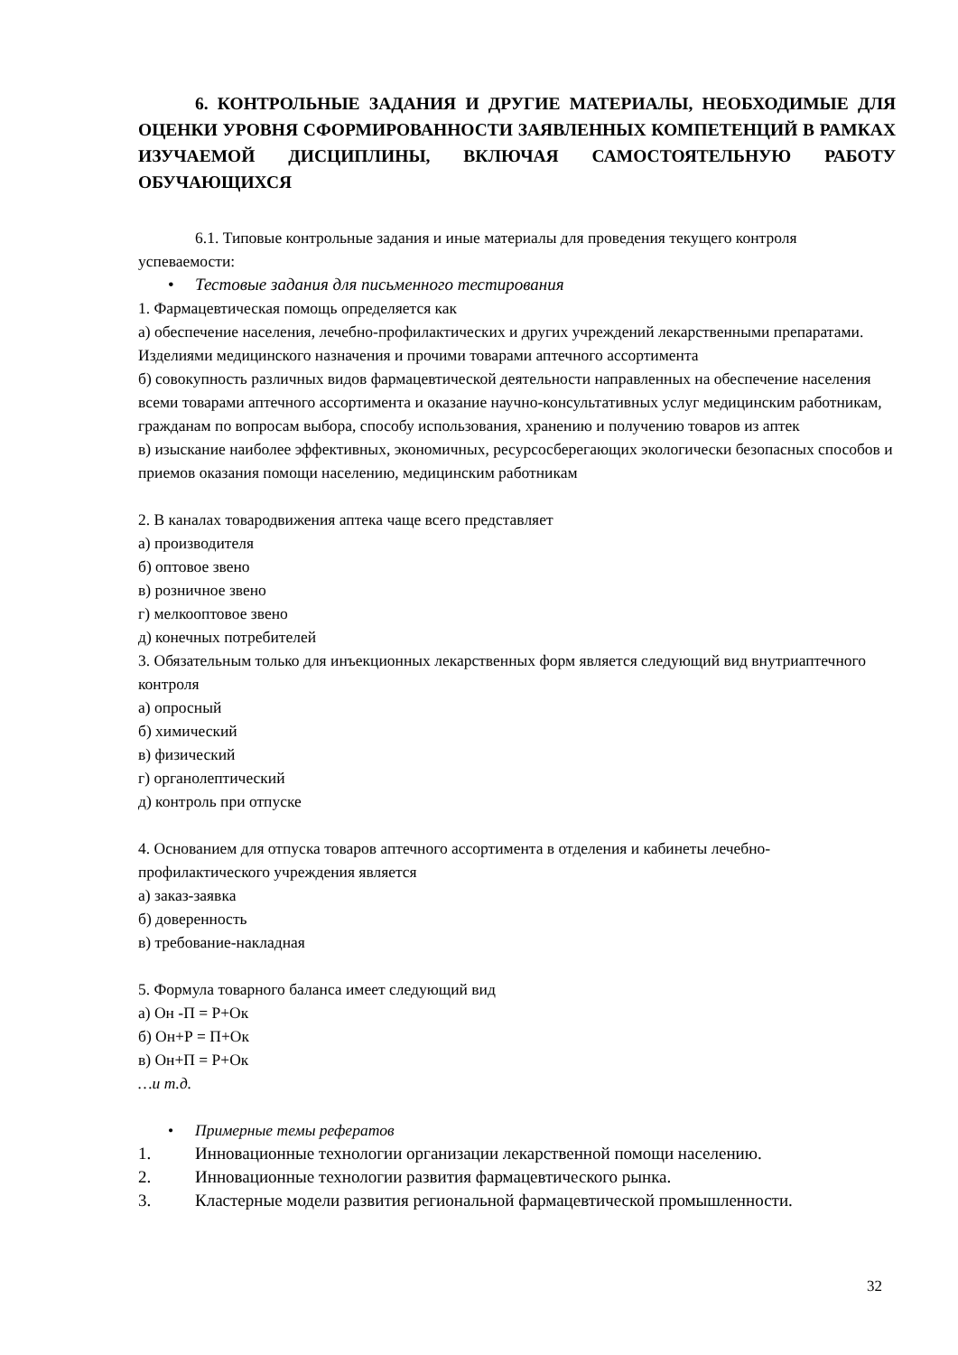6. КОНТРОЛЬНЫЕ ЗАДАНИЯ И ДРУГИЕ МАТЕРИАЛЫ, НЕОБХОДИМЫЕ ДЛЯ ОЦЕНКИ УРОВНЯ СФОРМИРОВАННОСТИ ЗАЯВЛЕННЫХ КОМПЕТЕНЦИЙ В РАМКАХ ИЗУЧАЕМОЙ ДИСЦИПЛИНЫ, ВКЛЮЧАЯ САМОСТОЯТЕЛЬНУЮ РАБОТУ ОБУЧАЮЩИХСЯ
6.1. Типовые контрольные задания и иные материалы для проведения текущего контроля успеваемости:
• Тестовые задания для письменного тестирования
1. Фармацевтическая помощь определяется как
а) обеспечение населения, лечебно-профилактических и других учреждений лекарственными препаратами. Изделиями медицинского назначения и прочими товарами аптечного ассортимента
б) совокупность различных видов фармацевтической деятельности направленных на обеспечение населения всеми товарами аптечного ассортимента и оказание научно-консультативных услуг медицинским работникам, гражданам по вопросам выбора, способу использования, хранению и получению товаров из аптек
в) изыскание наиболее эффективных, экономичных, ресурсосберегающих экологически безопасных способов и приемов оказания помощи населению, медицинским работникам
2. В каналах товародвижения аптека чаще всего представляет
а) производителя
б) оптовое звено
в) розничное звено
г) мелкооптовое звено
д) конечных потребителей
3. Обязательным только для инъекционных лекарственных форм является следующий вид внутриаптечного контроля
а) опросный
б) химический
в) физический
г) органолептический
д) контроль при отпуске
4. Основанием для отпуска товаров аптечного ассортимента в отделения и кабинеты лечебно-профилактического учреждения является
а) заказ-заявка
б) доверенность
в) требование-накладная
5. Формула товарного баланса имеет следующий вид
а) Он -П = Р+Ок
б) Он+Р = П+Ок
в) Он+П = Р+Ок
…и т.д.
• Примерные темы рефератов
1. Инновационные технологии организации лекарственной помощи населению.
2. Инновационные технологии развития фармацевтического рынка.
3. Кластерные модели развития региональной фармацевтической промышленности.
32